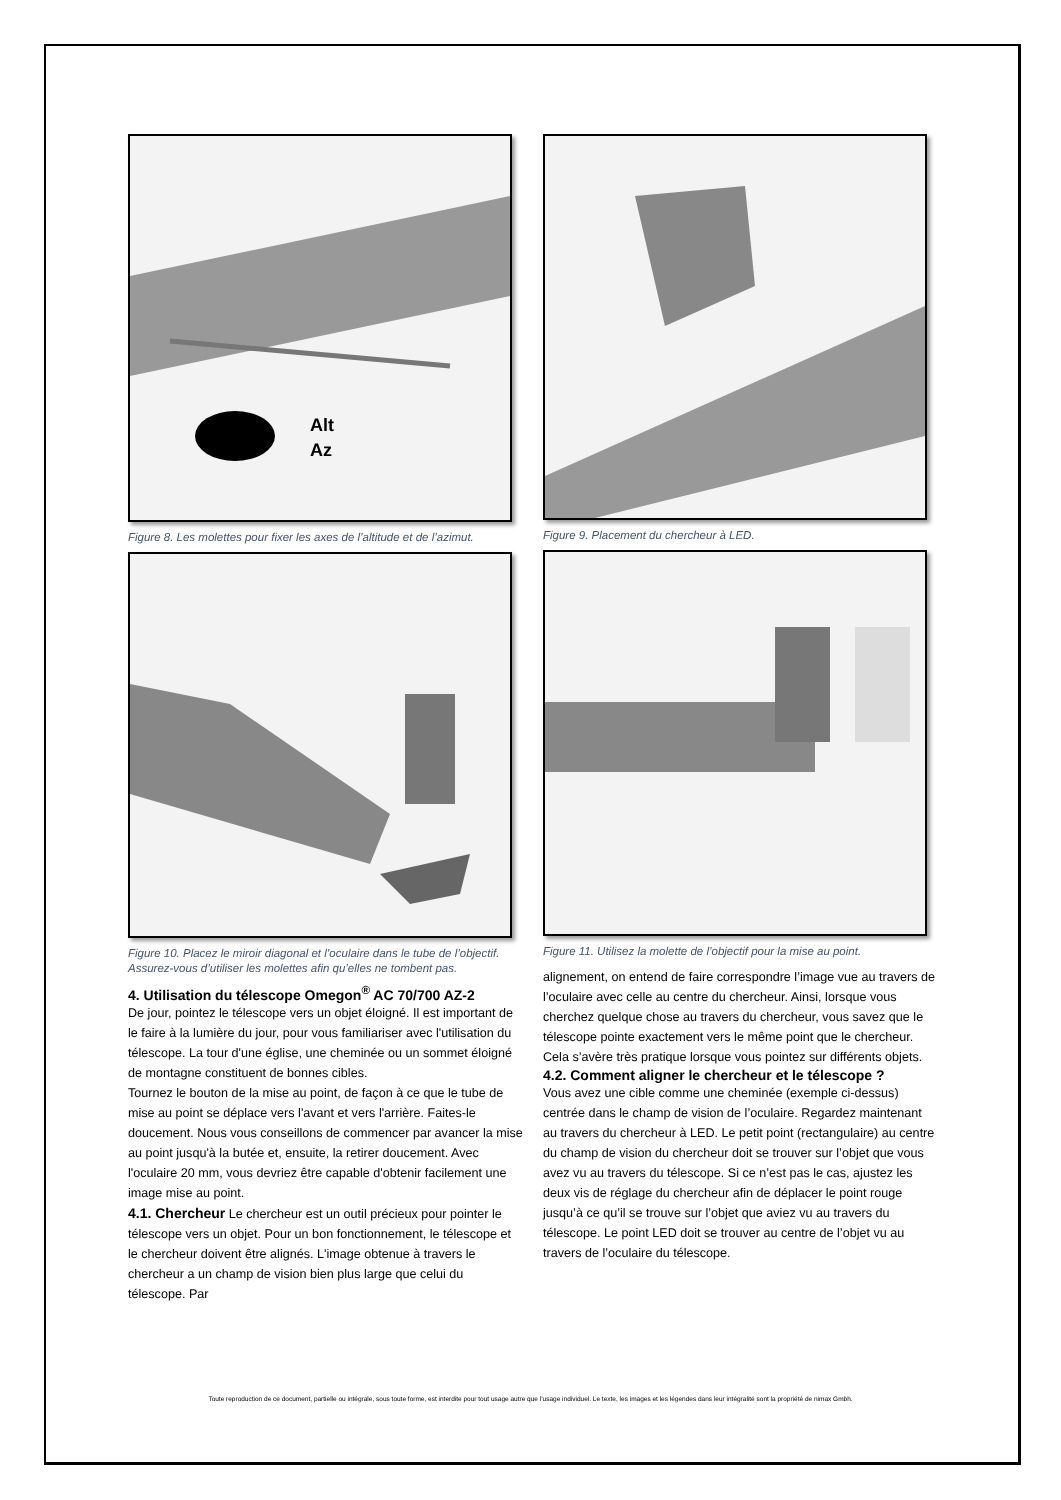Alt
Az
Figure 8. Les molettes pour fixer les axes de l’altitude et de l’azimut.
Figure 10. Placez le miroir diagonal et l’oculaire dans le tube de l’objectif. Assurez-vous d’utiliser les molettes afin qu’elles ne tombent pas.
4. Utilisation du télescope Omegon<sup>®</sup> AC 70/700 AZ-2
De jour, pointez le télescope vers un objet éloigné. Il est important de le faire à la lumière du jour, pour vous familiariser avec l'utilisation du télescope. La tour d'une église, une cheminée ou un sommet éloigné de montagne constituent de bonnes cibles.
Tournez le bouton de la mise au point, de façon à ce que le tube de mise au point se déplace vers l'avant et vers l'arrière. Faites-le doucement. Nous vous conseillons de commencer par avancer la mise au point jusqu'à la butée et, ensuite, la retirer doucement. Avec l'oculaire 20 mm, vous devriez être capable d'obtenir facilement une image mise au point.
4.1. Chercheur Le chercheur est un outil précieux pour pointer le télescope vers un objet. Pour un bon fonctionnement, le télescope et le chercheur doivent être alignés. L'image obtenue à travers le chercheur a un champ de vision bien plus large que celui du télescope. Par
Figure 9. Placement du chercheur à LED.
Figure 11. Utilisez la molette de l’objectif pour la mise au point.
alignement, on entend de faire correspondre l’image vue au travers de l’oculaire avec celle au centre du chercheur. Ainsi, lorsque vous cherchez quelque chose au travers du chercheur, vous savez que le télescope pointe exactement vers le même point que le chercheur. Cela s’avère très pratique lorsque vous pointez sur différents objets.
4.2. Comment aligner le chercheur et le télescope ?
Vous avez une cible comme une cheminée (exemple ci-dessus) centrée dans le champ de vision de l’oculaire. Regardez maintenant au travers du chercheur à LED. Le petit point (rectangulaire) au centre du champ de vision du chercheur doit se trouver sur l’objet que vous avez vu au travers du télescope. Si ce n’est pas le cas, ajustez les deux vis de réglage du chercheur afin de déplacer le point rouge jusqu’à ce qu’il se trouve sur l’objet que aviez vu au travers du télescope. Le point LED doit se trouver au centre de l’objet vu au travers de l’oculaire du télescope.
Toute reproduction de ce document, partielle ou intégrale, sous toute forme, est interdite pour tout usage autre que l’usage individuel. Le texte, les images et les légendes dans leur intégralité sont la propriété de nimax Gmbh.